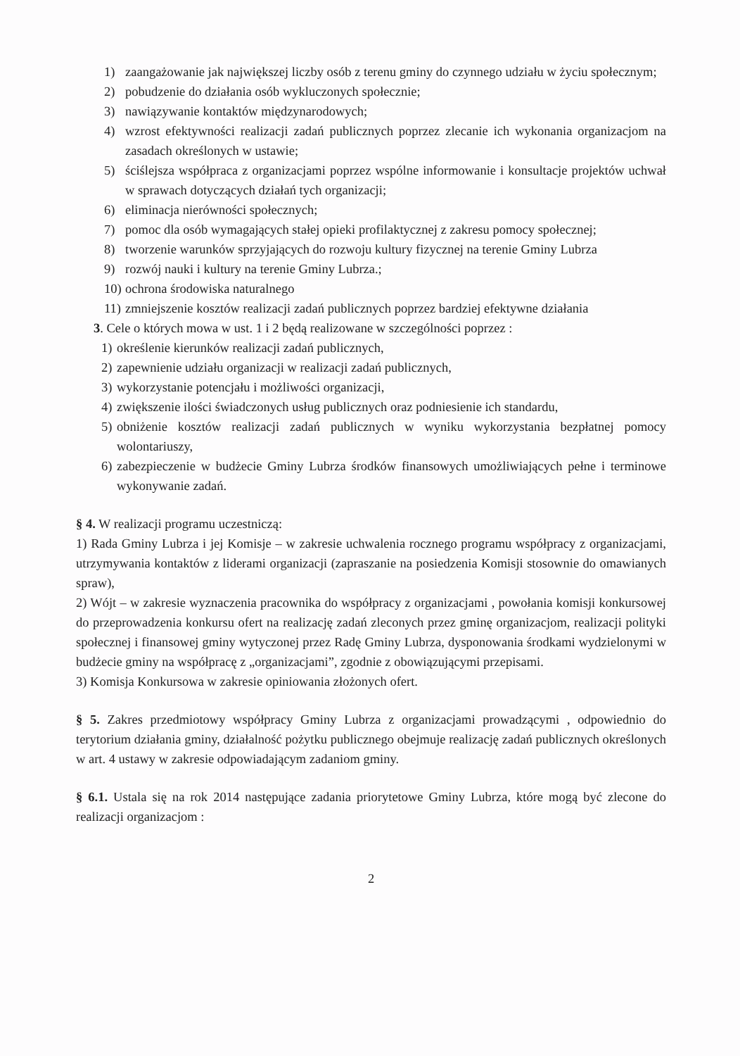1) zaangażowanie jak największej liczby osób z terenu gminy do czynnego udziału w życiu społecznym;
2) pobudzenie do działania osób wykluczonych społecznie;
3) nawiązywanie kontaktów międzynarodowych;
4) wzrost efektywności realizacji zadań publicznych poprzez zlecanie ich wykonania organizacjom na zasadach określonych w ustawie;
5) ściślejsza współpraca z organizacjami poprzez wspólne informowanie i konsultacje projektów uchwał w sprawach dotyczących działań tych organizacji;
6) eliminacja nierówności społecznych;
7) pomoc dla osób wymagających stałej opieki profilaktycznej z zakresu pomocy społecznej;
8) tworzenie warunków sprzyjających do rozwoju kultury fizycznej na terenie Gminy Lubrza
9) rozwój nauki i kultury na terenie Gminy Lubrza.;
10) ochrona środowiska naturalnego
11) zmniejszenie kosztów realizacji zadań publicznych poprzez bardziej efektywne działania
3. Cele o których mowa w ust. 1 i 2 będą realizowane w szczególności poprzez :
1) określenie kierunków realizacji zadań publicznych,
2) zapewnienie udziału organizacji w realizacji zadań publicznych,
3) wykorzystanie potencjału i możliwości organizacji,
4) zwiększenie ilości świadczonych usług publicznych oraz podniesienie ich standardu,
5) obniżenie kosztów realizacji zadań publicznych w wyniku wykorzystania bezpłatnej pomocy wolontariuszy,
6) zabezpieczenie w budżecie Gminy Lubrza środków finansowych umożliwiających pełne i terminowe wykonywanie zadań.
§ 4. W realizacji programu uczestniczą:
1) Rada Gminy Lubrza i jej Komisje – w zakresie uchwalenia rocznego programu współpracy z organizacjami, utrzymywania kontaktów z liderami organizacji (zapraszanie na posiedzenia Komisji stosownie do omawianych spraw),
2) Wójt – w zakresie wyznaczenia pracownika do współpracy z organizacjami , powołania komisji konkursowej do przeprowadzenia konkursu ofert na realizację zadań zleconych przez gminę organizacjom, realizacji polityki społecznej i finansowej gminy wytyczonej przez Radę Gminy Lubrza, dysponowania środkami wydzielonymi w budżecie gminy na współpracę z „organizacjami”, zgodnie z obowiązującymi przepisami.
3) Komisja Konkursowa w zakresie opiniowania złożonych ofert.
§ 5. Zakres przedmiotowy współpracy Gminy Lubrza z organizacjami prowadzącymi , odpowiednio do terytorium działania gminy, działalność pożytku publicznego obejmuje realizację zadań publicznych określonych w art. 4 ustawy w zakresie odpowiadającym zadaniom gminy.
§ 6.1. Ustala się na rok 2014 następujące zadania priorytetowe Gminy Lubrza, które mogą być zlecone do realizacji organizacjom :
2